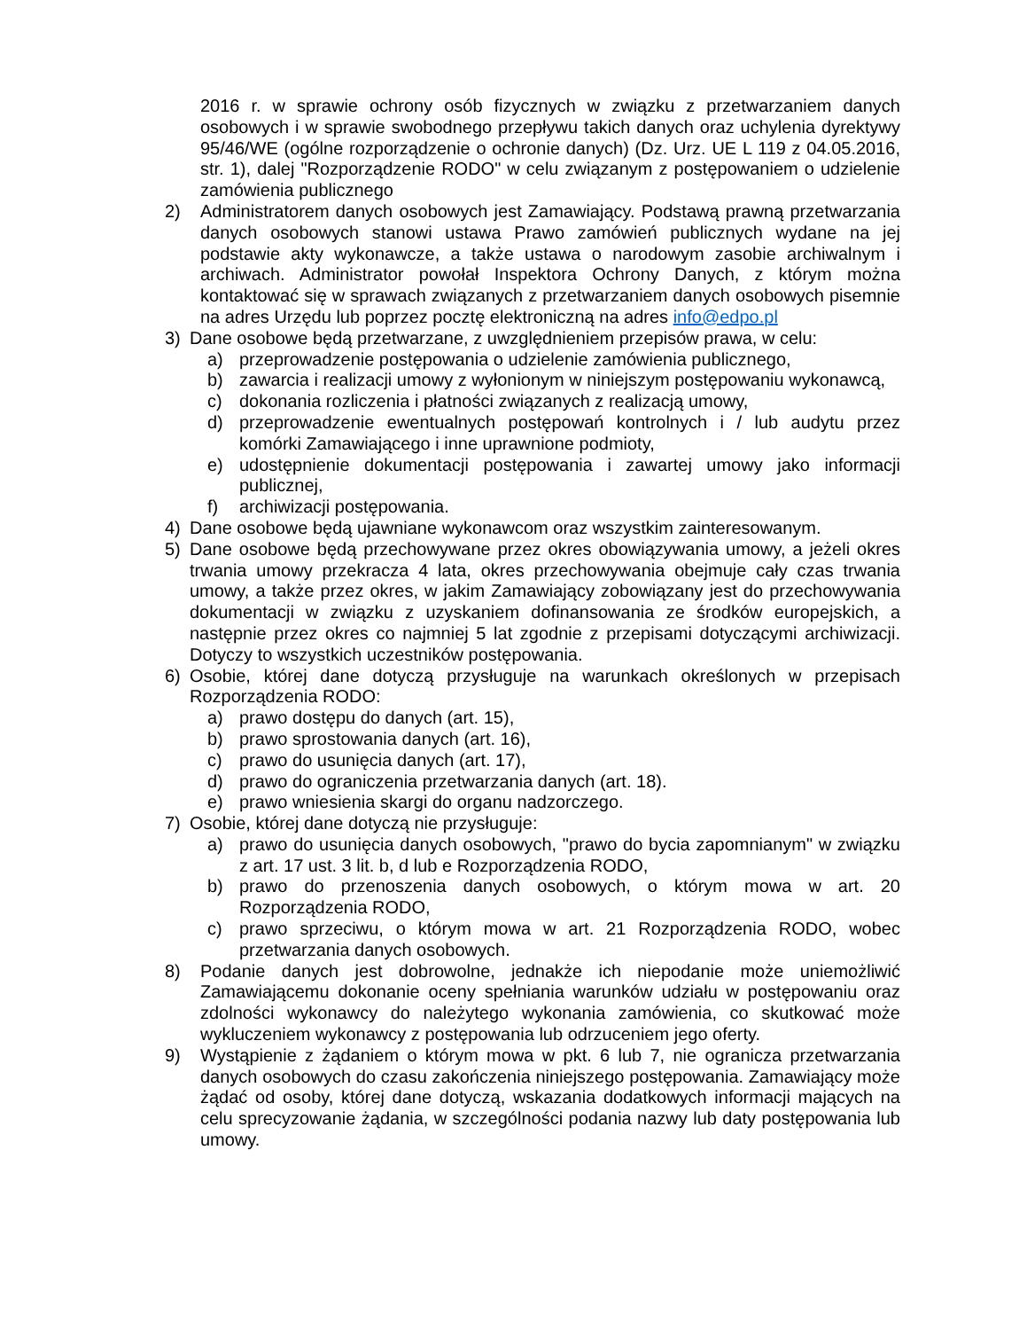2016 r. w sprawie ochrony osób fizycznych w związku z przetwarzaniem danych osobowych i w sprawie swobodnego przepływu takich danych oraz uchylenia dyrektywy 95/46/WE (ogólne rozporządzenie o ochronie danych) (Dz. Urz. UE L 119 z 04.05.2016, str. 1), dalej "Rozporządzenie RODO" w celu związanym z postępowaniem o udzielenie zamówienia publicznego
2) Administratorem danych osobowych jest Zamawiający. Podstawą prawną przetwarzania danych osobowych stanowi ustawa Prawo zamówień publicznych wydane na jej podstawie akty wykonawcze, a także ustawa o narodowym zasobie archiwalnym i archiwach. Administrator powołał Inspektora Ochrony Danych, z którym można kontaktować się w sprawach związanych z przetwarzaniem danych osobowych pisemnie na adres Urzędu lub poprzez pocztę elektroniczną na adres info@edpo.pl
3) Dane osobowe będą przetwarzane, z uwzględnieniem przepisów prawa, w celu:
a) przeprowadzenie postępowania o udzielenie zamówienia publicznego,
b) zawarcia i realizacji umowy z wyłonionym w niniejszym postępowaniu wykonawcą,
c) dokonania rozliczenia i płatności związanych z realizacją umowy,
d) przeprowadzenie ewentualnych postępowań kontrolnych i / lub audytu przez komórki Zamawiającego i inne uprawnione podmioty,
e) udostępnienie dokumentacji postępowania i zawartej umowy jako informacji publicznej,
f) archiwizacji postępowania.
4) Dane osobowe będą ujawniane wykonawcom oraz wszystkim zainteresowanym.
5) Dane osobowe będą przechowywane przez okres obowiązywania umowy, a jeżeli okres trwania umowy przekracza 4 lata, okres przechowywania obejmuje cały czas trwania umowy, a także przez okres, w jakim Zamawiający zobowiązany jest do przechowywania dokumentacji w związku z uzyskaniem dofinansowania ze środków europejskich, a następnie przez okres co najmniej 5 lat zgodnie z przepisami dotyczącymi archiwizacji. Dotyczy to wszystkich uczestników postępowania.
6) Osobie, której dane dotyczą przysługuje na warunkach określonych w przepisach Rozporządzenia RODO:
a) prawo dostępu do danych (art. 15),
b) prawo sprostowania danych (art. 16),
c) prawo do usunięcia danych (art. 17),
d) prawo do ograniczenia przetwarzania danych (art. 18).
e) prawo wniesienia skargi do organu nadzorczego.
7) Osobie, której dane dotyczą nie przysługuje:
a) prawo do usunięcia danych osobowych, "prawo do bycia zapomnianym" w związku z art. 17 ust. 3 lit. b, d lub e Rozporządzenia RODO,
b) prawo do przenoszenia danych osobowych, o którym mowa w art. 20 Rozporządzenia RODO,
c) prawo sprzeciwu, o którym mowa w art. 21 Rozporządzenia RODO, wobec przetwarzania danych osobowych.
8) Podanie danych jest dobrowolne, jednakże ich niepodanie może uniemożliwić Zamawiającemu dokonanie oceny spełniania warunków udziału w postępowaniu oraz zdolności wykonawcy do należytego wykonania zamówienia, co skutkować może wykluczeniem wykonawcy z postępowania lub odrzuceniem jego oferty.
9) Wystąpienie z żądaniem o którym mowa w pkt. 6 lub 7, nie ogranicza przetwarzania danych osobowych do czasu zakończenia niniejszego postępowania. Zamawiający może żądać od osoby, której dane dotyczą, wskazania dodatkowych informacji mających na celu sprecyzowanie żądania, w szczególności podania nazwy lub daty postępowania lub umowy.